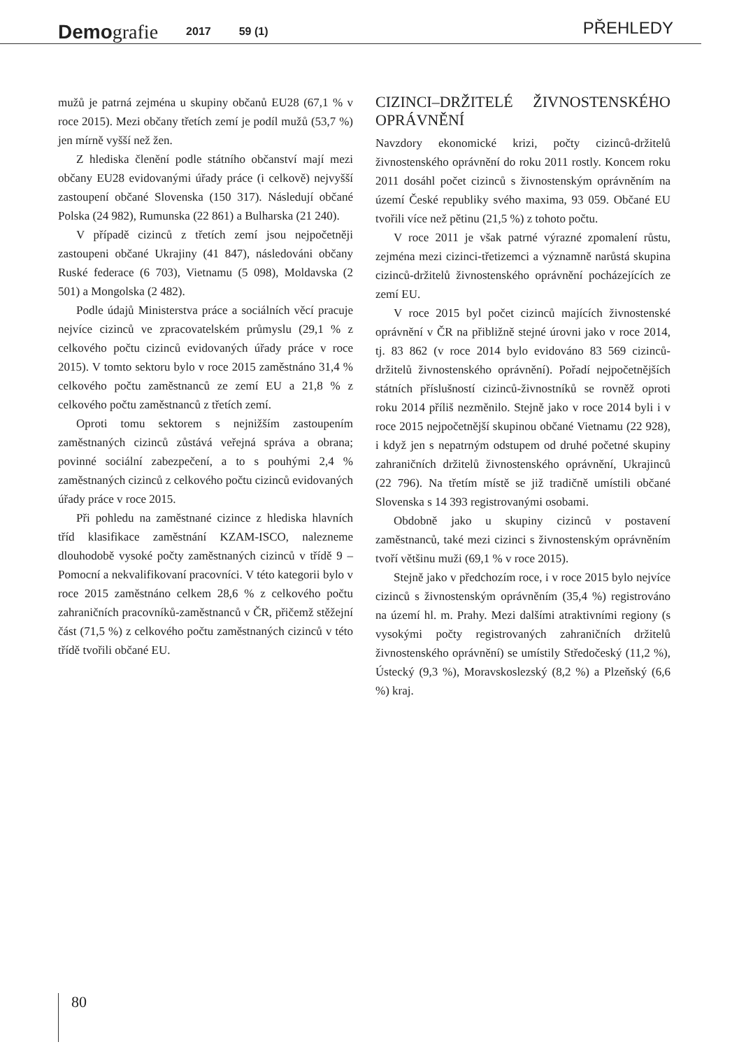Demografie
2017
59 (1)
PŘEHLEDY
mužů je patrná zejména u skupiny občanů EU28 (67,1 % v roce 2015). Mezi občany třetích zemí je podíl mužů (53,7 %) jen mírně vyšší než žen.
Z hlediska členění podle státního občanství mají mezi občany EU28 evidovanými úřady práce (i celkově) nejvyšší zastoupení občané Slovenska (150 317). Následují občané Polska (24 982), Rumunska (22 861) a Bulharska (21 240).
V případě cizinců z třetích zemí jsou nejpočetněji zastoupeni občané Ukrajiny (41 847), následováni občany Ruské federace (6 703), Vietnamu (5 098), Moldavska (2 501) a Mongolska (2 482).
Podle údajů Ministerstva práce a sociálních věcí pracuje nejvíce cizinců ve zpracovatelském průmyslu (29,1 % z celkového počtu cizinců evidovaných úřady práce v roce 2015). V tomto sektoru bylo v roce 2015 zaměstnáno 31,4 % celkového počtu zaměstnanců ze zemí EU a 21,8 % z celkového počtu zaměstnanců z třetích zemí.
Oproti tomu sektorem s nejnižším zastoupením zaměstnaných cizinců zůstává veřejná správa a obrana; povinné sociální zabezpečení, a to s pouhými 2,4 % zaměstnaných cizinců z celkového počtu cizinců evidovaných úřady práce v roce 2015.
Při pohledu na zaměstnané cizince z hlediska hlavních tříd klasifikace zaměstnání KZAM-ISCO, nalezneme dlouhodobě vysoké počty zaměstnaných cizinců v třídě 9 – Pomocní a nekvalifikovaní pracovníci. V této kategorii bylo v roce 2015 zaměstnáno celkem 28,6 % z celkového počtu zahraničních pracovníků-zaměstnanců v ČR, přičemž stěžejní část (71,5 %) z celkového počtu zaměstnaných cizinců v této třídě tvořili občané EU.
CIZINCI–DRŽITELÉ ŽIVNOSTENSKÉHO OPRÁVNĚNÍ
Navzdory ekonomické krizi, počty cizinců-držitelů živnostenského oprávnění do roku 2011 rostly. Koncem roku 2011 dosáhl počet cizinců s živnostenským oprávněním na území České republiky svého maxima, 93 059. Občané EU tvořili více než pětinu (21,5 %) z tohoto počtu.
V roce 2011 je však patrné výrazné zpomalení růstu, zejména mezi cizinci-třetizemci a významně narůstá skupina cizinců-držitelů živnostenského oprávnění pocházejících ze zemí EU.
V roce 2015 byl počet cizinců majících živnostenské oprávnění v ČR na přibližně stejné úrovni jako v roce 2014, tj. 83 862 (v roce 2014 bylo evidováno 83 569 cizinců-držitelů živnostenského oprávnění). Pořadí nejpočetnějších státních příslušností cizinců-živnostníků se rovněž oproti roku 2014 příliš nezměnilo. Stejně jako v roce 2014 byli i v roce 2015 nejpočetnější skupinou občané Vietnamu (22 928), i když jen s nepatrným odstupem od druhé početné skupiny zahraničních držitelů živnostenského oprávnění, Ukrajinců (22 796). Na třetím místě se již tradičně umístili občané Slovenska s 14 393 registrovanými osobami.
Obdobně jako u skupiny cizinců v postavení zaměstnanců, také mezi cizinci s živnostenským oprávněním tvoří většinu muži (69,1 % v roce 2015).
Stejně jako v předchozím roce, i v roce 2015 bylo nejvíce cizinců s živnostenským oprávněním (35,4 %) registrováno na území hl. m. Prahy. Mezi dalšími atraktivními regiony (s vysokými počty registrovaných zahraničních držitelů živnostenského oprávnění) se umístily Středočeský (11,2 %), Ústecký (9,3 %), Moravskoslezský (8,2 %) a Plzeňský (6,6 %) kraj.
80